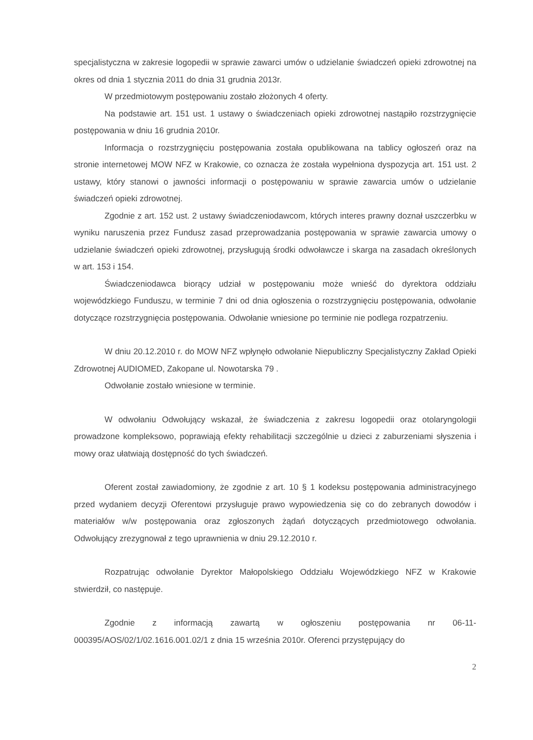specjalistyczna w zakresie logopedii w sprawie zawarci umów o udzielanie świadczeń opieki zdrowotnej na okres od dnia 1 stycznia 2011 do dnia 31 grudnia 2013r.
W przedmiotowym postępowaniu zostało złożonych 4 oferty.
Na podstawie art. 151 ust. 1 ustawy o świadczeniach opieki zdrowotnej nastąpiło rozstrzygnięcie postępowania w dniu 16 grudnia 2010r.
Informacja o rozstrzygnięciu postępowania została opublikowana na tablicy ogłoszeń oraz na stronie internetowej MOW NFZ w Krakowie, co oznacza że została wypełniona dyspozycja art. 151 ust. 2 ustawy, który stanowi o jawności informacji o postępowaniu w sprawie zawarcia umów o udzielanie świadczeń opieki zdrowotnej.
Zgodnie z art. 152 ust. 2 ustawy świadczeniodawcom, których interes prawny doznał uszczerbku w wyniku naruszenia przez Fundusz zasad przeprowadzania postępowania w sprawie zawarcia umowy o udzielanie świadczeń opieki zdrowotnej, przysługują środki odwoławcze i skarga na zasadach określonych w art. 153 i 154.
Świadczeniodawca biorący udział w postępowaniu może wnieść do dyrektora oddziału wojewódzkiego Funduszu, w terminie 7 dni od dnia ogłoszenia o rozstrzygnięciu postępowania, odwołanie dotyczące rozstrzygnięcia postępowania. Odwołanie wniesione po terminie nie podlega rozpatrzeniu.
W dniu 20.12.2010 r. do MOW NFZ wpłynęło odwołanie Niepubliczny Specjalistyczny Zakład Opieki Zdrowotnej AUDIOMED, Zakopane ul. Nowotarska 79 .
Odwołanie zostało wniesione w terminie.
W odwołaniu Odwołujący wskazał, że świadczenia z zakresu logopedii oraz otolaryngologii prowadzone kompleksowo, poprawiają efekty rehabilitacji szczególnie u dzieci z zaburzeniami słyszenia i mowy oraz ułatwiają dostępność do tych świadczeń.
Oferent został zawiadomiony, że zgodnie z art. 10 § 1 kodeksu postępowania administracyjnego przed wydaniem decyzji Oferentowi przysługuje prawo wypowiedzenia się co do zebranych dowodów i materiałów w/w postępowania oraz zgłoszonych żądań dotyczących przedmiotowego odwołania. Odwołujący zrezygnował z tego uprawnienia w dniu 29.12.2010 r.
Rozpatrując odwołanie Dyrektor Małopolskiego Oddziału Wojewódzkiego NFZ w Krakowie stwierdził, co następuje.
Zgodnie z informacją zawartą w ogłoszeniu postępowania nr 06-11-000395/AOS/02/1/02.1616.001.02/1 z dnia 15 września 2010r. Oferenci przystępujący do
2